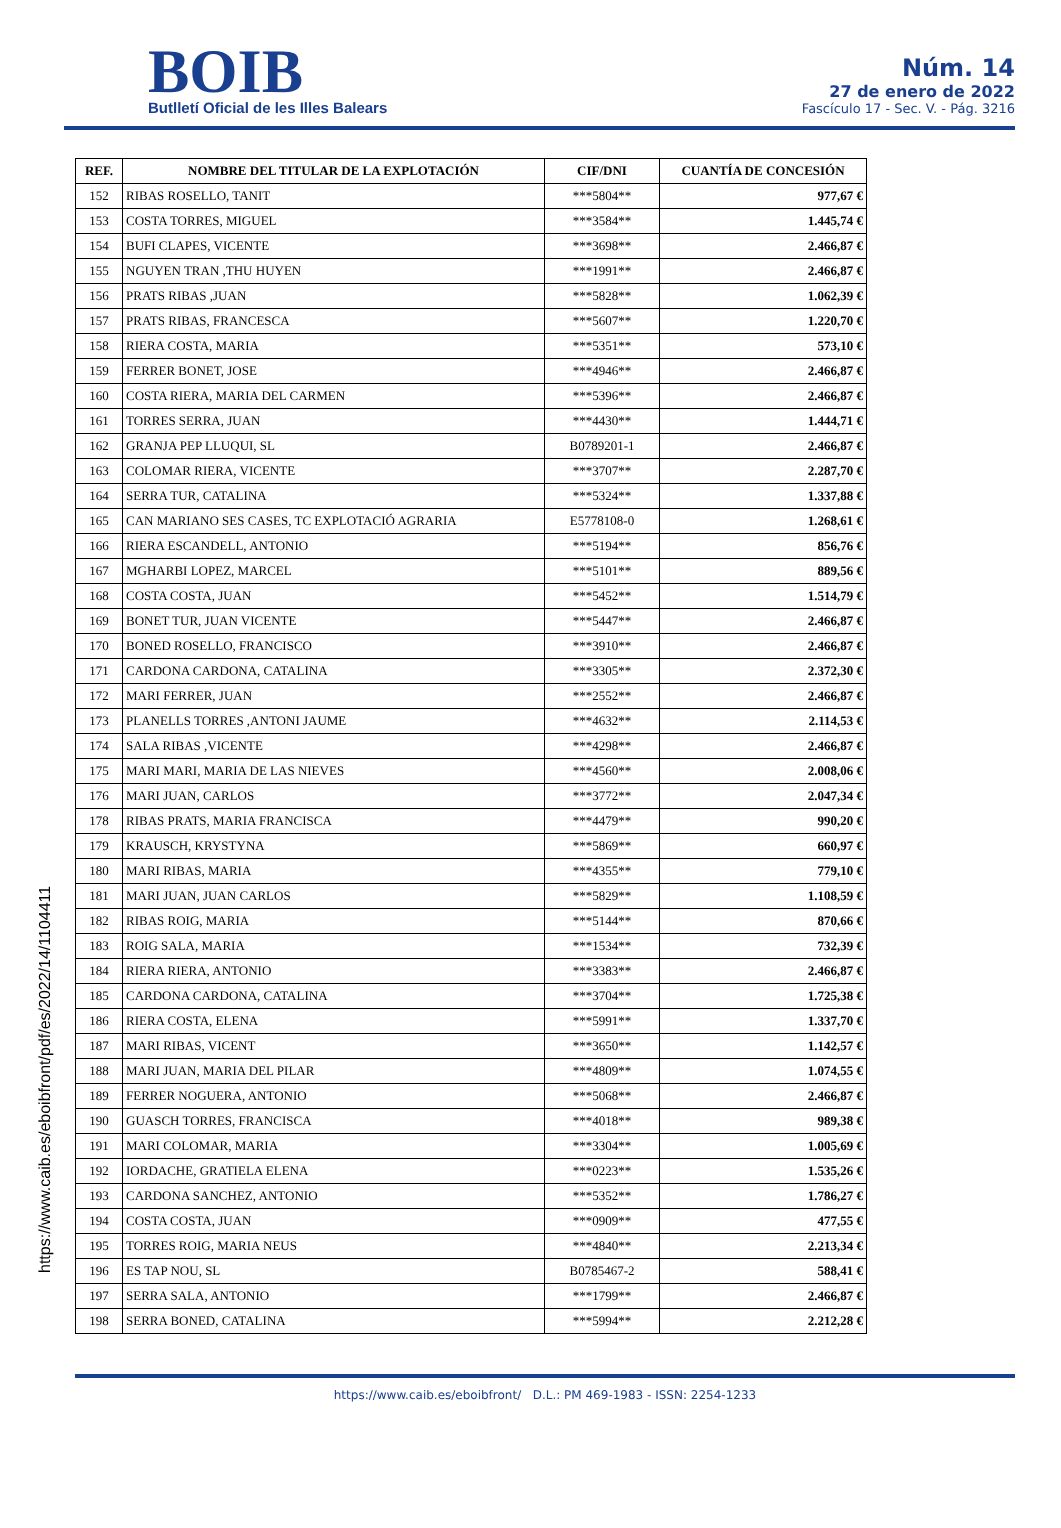BOIB
Butlletí Oficial de les Illes Balears
Núm. 14
27 de enero de 2022
Fascículo 17 - Sec. V. - Pág. 3216
| REF. | NOMBRE DEL TITULAR DE LA EXPLOTACIÓN | CIF/DNI | CUANTÍA DE CONCESIÓN |
| --- | --- | --- | --- |
| 152 | RIBAS ROSELLO, TANIT | ***5804** | 977,67 € |
| 153 | COSTA TORRES, MIGUEL | ***3584** | 1.445,74 € |
| 154 | BUFI CLAPES, VICENTE | ***3698** | 2.466,87 € |
| 155 | NGUYEN TRAN ,THU HUYEN | ***1991** | 2.466,87 € |
| 156 | PRATS RIBAS ,JUAN | ***5828** | 1.062,39 € |
| 157 | PRATS RIBAS, FRANCESCA | ***5607** | 1.220,70 € |
| 158 | RIERA COSTA, MARIA | ***5351** | 573,10 € |
| 159 | FERRER BONET, JOSE | ***4946** | 2.466,87 € |
| 160 | COSTA RIERA, MARIA DEL CARMEN | ***5396** | 2.466,87 € |
| 161 | TORRES SERRA, JUAN | ***4430** | 1.444,71 € |
| 162 | GRANJA PEP LLUQUI, SL | B0789201-1 | 2.466,87 € |
| 163 | COLOMAR RIERA, VICENTE | ***3707** | 2.287,70 € |
| 164 | SERRA TUR, CATALINA | ***5324** | 1.337,88 € |
| 165 | CAN MARIANO SES CASES, TC EXPLOTACIÓ AGRARIA | E5778108-0 | 1.268,61 € |
| 166 | RIERA ESCANDELL, ANTONIO | ***5194** | 856,76 € |
| 167 | MGHARBI LOPEZ, MARCEL | ***5101** | 889,56 € |
| 168 | COSTA COSTA, JUAN | ***5452** | 1.514,79 € |
| 169 | BONET TUR, JUAN VICENTE | ***5447** | 2.466,87 € |
| 170 | BONED ROSELLO, FRANCISCO | ***3910** | 2.466,87 € |
| 171 | CARDONA CARDONA, CATALINA | ***3305** | 2.372,30 € |
| 172 | MARI FERRER, JUAN | ***2552** | 2.466,87 € |
| 173 | PLANELLS TORRES ,ANTONI JAUME | ***4632** | 2.114,53 € |
| 174 | SALA RIBAS ,VICENTE | ***4298** | 2.466,87 € |
| 175 | MARI MARI, MARIA DE LAS NIEVES | ***4560** | 2.008,06 € |
| 176 | MARI JUAN, CARLOS | ***3772** | 2.047,34 € |
| 178 | RIBAS PRATS, MARIA FRANCISCA | ***4479** | 990,20 € |
| 179 | KRAUSCH, KRYSTYNA | ***5869** | 660,97 € |
| 180 | MARI RIBAS, MARIA | ***4355** | 779,10 € |
| 181 | MARI JUAN, JUAN CARLOS | ***5829** | 1.108,59 € |
| 182 | RIBAS ROIG, MARIA | ***5144** | 870,66 € |
| 183 | ROIG SALA, MARIA | ***1534** | 732,39 € |
| 184 | RIERA RIERA, ANTONIO | ***3383** | 2.466,87 € |
| 185 | CARDONA CARDONA, CATALINA | ***3704** | 1.725,38 € |
| 186 | RIERA COSTA, ELENA | ***5991** | 1.337,70 € |
| 187 | MARI RIBAS, VICENT | ***3650** | 1.142,57 € |
| 188 | MARI JUAN, MARIA DEL PILAR | ***4809** | 1.074,55 € |
| 189 | FERRER NOGUERA, ANTONIO | ***5068** | 2.466,87 € |
| 190 | GUASCH TORRES, FRANCISCA | ***4018** | 989,38 € |
| 191 | MARI COLOMAR, MARIA | ***3304** | 1.005,69 € |
| 192 | IORDACHE, GRATIELA ELENA | ***0223** | 1.535,26 € |
| 193 | CARDONA SANCHEZ, ANTONIO | ***5352** | 1.786,27 € |
| 194 | COSTA COSTA, JUAN | ***0909** | 477,55 € |
| 195 | TORRES ROIG, MARIA NEUS | ***4840** | 2.213,34 € |
| 196 | ES TAP NOU, SL | B0785467-2 | 588,41 € |
| 197 | SERRA SALA, ANTONIO | ***1799** | 2.466,87 € |
| 198 | SERRA BONED, CATALINA | ***5994** | 2.212,28 € |
https://www.caib.es/eboibfront/pdf/es/2022/14/1104411
https://www.caib.es/eboibfront/ D.L.: PM 469-1983 - ISSN: 2254-1233